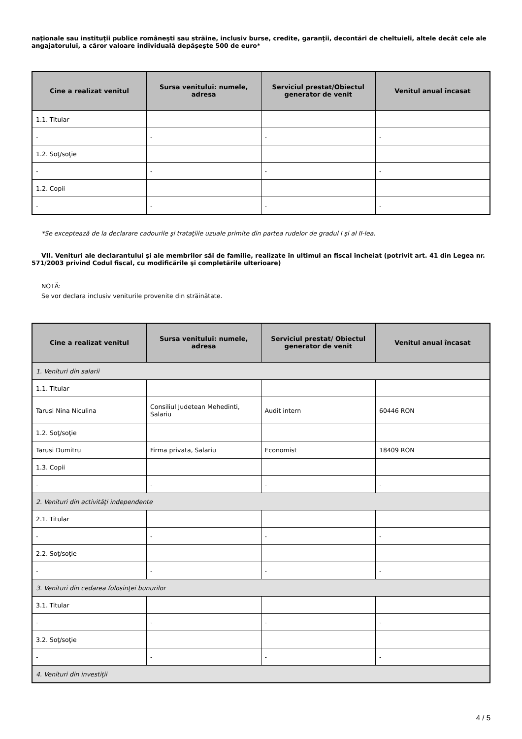naţionale sau instituţii publice româneşti sau străine, inclusiv burse, credite, garanţii, decontări de cheltuieli, altele decât cele ale angajatorului, a căror valoare individuală depăşeşte 500 de euro*
| Cine a realizat venitul | Sursa venitului: numele, adresa | Serviciul prestat/Obiectul generator de venit | Venitul anual încasat |
| --- | --- | --- | --- |
| 1.1. Titular | | | |
| - | - | - | - |
| 1.2. Soţ/soţie | | | |
| - | - | - | - |
| 1.2. Copii | | | |
| - | - | - | - |
*Se exceptează de la declarare cadourile şi trataţiile uzuale primite din partea rudelor de gradul I şi al II-lea.
VII. Venituri ale declarantului şi ale membrilor săi de familie, realizate în ultimul an fiscal încheiat (potrivit art. 41 din Legea nr. 571/2003 privind Codul fiscal, cu modificările şi completările ulterioare)
NOTĂ:
Se vor declara inclusiv veniturile provenite din străinătate.
| Cine a realizat venitul | Sursa venitului: numele, adresa | Serviciul prestat/ Obiectul generator de venit | Venitul anual încasat |
| --- | --- | --- | --- |
| 1. Venituri din salarii | | | |
| 1.1. Titular | | | |
| Tarusi Nina Niculina | Consiliul Judetean Mehedinti, Salariu | Audit intern | 60446 RON |
| 1.2. Soţ/soţie | | | |
| Tarusi Dumitru | Firma privata, Salariu | Economist | 18409 RON |
| 1.3. Copii | | | |
| - | - | - | - |
| 2. Venituri din activităţi independente | | | |
| 2.1. Titular | | | |
| - | - | - | - |
| 2.2. Soţ/soţie | | | |
| - | - | - | - |
| 3. Venituri din cedarea folosinţei bunurilor | | | |
| 3.1. Titular | | | |
| - | - | - | - |
| 3.2. Soţ/soţie | | | |
| - | - | - | - |
| 4. Venituri din investiţii | | | |
4 / 5